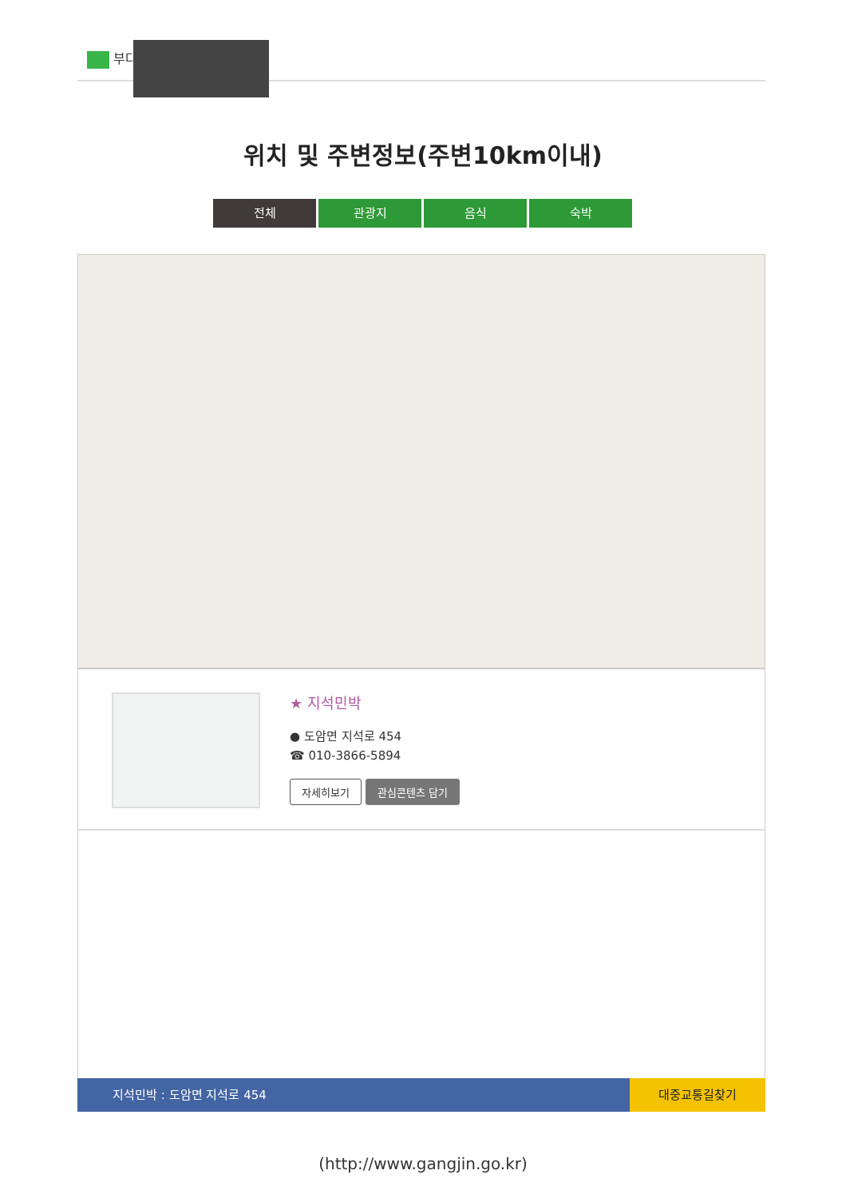부다
위치 및 주변정보(주변10km이내)
전체 관광지 음식 숙박
★ 지석민박
● 도암면 지석로 454
☎ 010-3866-5894
자세히보기 관심콘텐츠 담기
지석민박 : 도암면 지석로 454
대중교통길찾기
(http://www.gangjin.go.kr)